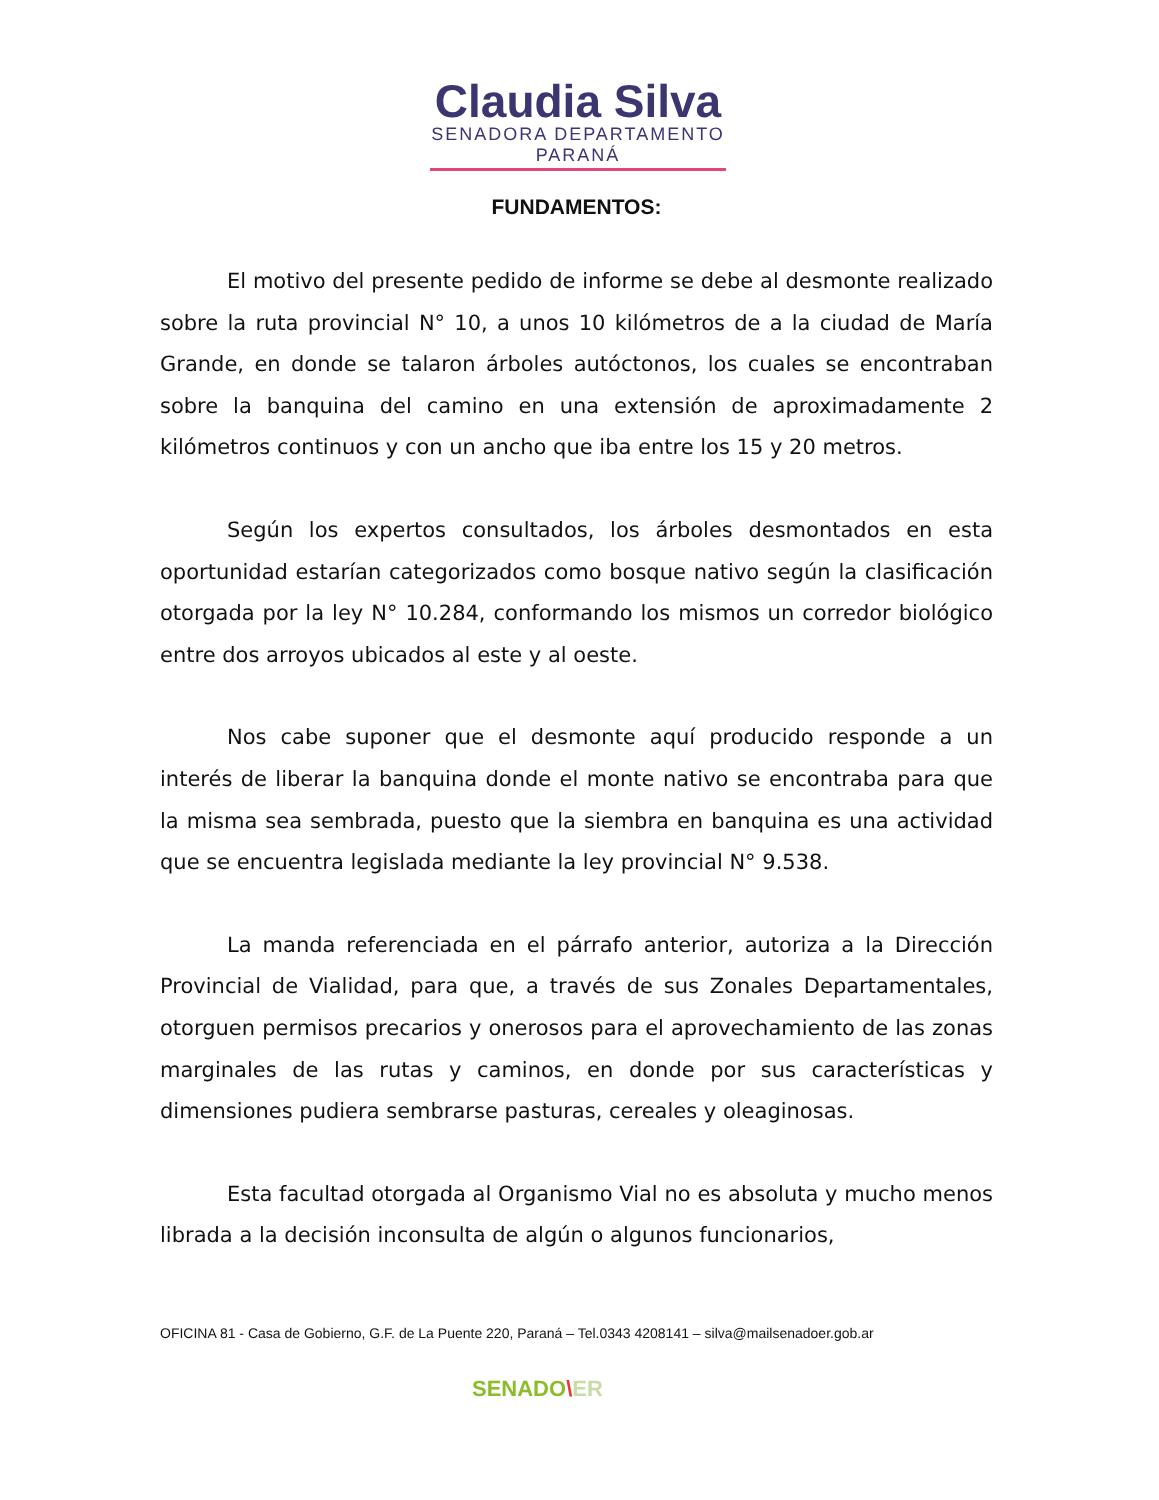Claudia Silva
SENADORA DEPARTAMENTO PARANÁ
FUNDAMENTOS:
El motivo del presente pedido de informe se debe al desmonte realizado sobre la ruta provincial N° 10, a unos 10 kilómetros de a la ciudad de María Grande, en donde se talaron árboles autóctonos, los cuales se encontraban sobre la banquina del camino en una extensión de aproximadamente 2 kilómetros continuos y con un ancho que iba entre los 15 y 20 metros.
Según los expertos consultados, los árboles desmontados en esta oportunidad estarían categorizados como bosque nativo según la clasificación otorgada por la ley N° 10.284, conformando los mismos un corredor biológico entre dos arroyos ubicados al este y al oeste.
Nos cabe suponer que el desmonte aquí producido responde a un interés de liberar la banquina donde el monte nativo se encontraba para que la misma sea sembrada, puesto que la siembra en banquina es una actividad que se encuentra legislada mediante la ley provincial N° 9.538.
La manda referenciada en el párrafo anterior, autoriza a la Dirección Provincial de Vialidad, para que, a través de sus Zonales Departamentales, otorguen permisos precarios y onerosos para el aprovechamiento de las zonas marginales de las rutas y caminos, en donde por sus características y dimensiones pudiera sembrarse pasturas, cereales y oleaginosas.
Esta facultad otorgada al Organismo Vial no es absoluta y mucho menos librada a la decisión inconsulta de algún o algunos funcionarios,
OFICINA 81 - Casa de Gobierno, G.F. de La Puente 220, Paraná – Tel.0343 4208141 – silva@mailsenadoer.gob.ar
SENADO\ER